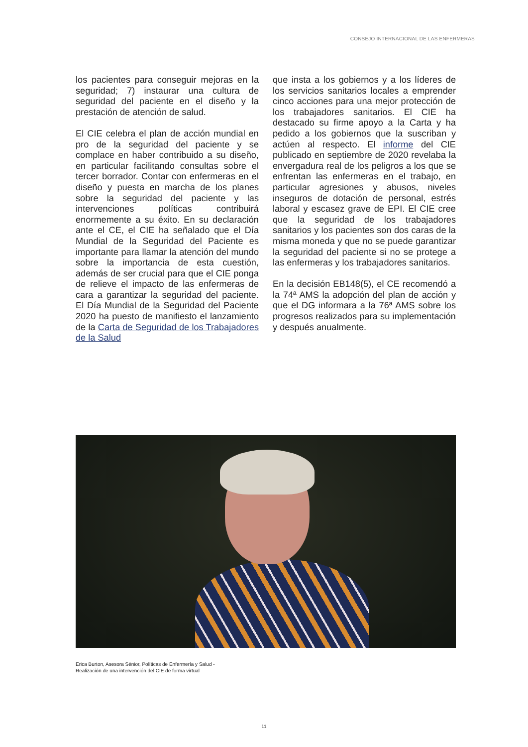CONSEJO INTERNACIONAL DE LAS ENFERMERAS
los pacientes para conseguir mejoras en la seguridad; 7) instaurar una cultura de seguridad del paciente en el diseño y la prestación de atención de salud.
El CIE celebra el plan de acción mundial en pro de la seguridad del paciente y se complace en haber contribuido a su diseño, en particular facilitando consultas sobre el tercer borrador. Contar con enfermeras en el diseño y puesta en marcha de los planes sobre la seguridad del paciente y las intervenciones políticas contribuirá enormemente a su éxito. En su declaración ante el CE, el CIE ha señalado que el Día Mundial de la Seguridad del Paciente es importante para llamar la atención del mundo sobre la importancia de esta cuestión, además de ser crucial para que el CIE ponga de relieve el impacto de las enfermeras de cara a garantizar la seguridad del paciente. El Día Mundial de la Seguridad del Paciente 2020 ha puesto de manifiesto el lanzamiento de la Carta de Seguridad de los Trabajadores de la Salud
que insta a los gobiernos y a los líderes de los servicios sanitarios locales a emprender cinco acciones para una mejor protección de los trabajadores sanitarios. El CIE ha destacado su firme apoyo a la Carta y ha pedido a los gobiernos que la suscriban y actúen al respecto. El informe del CIE publicado en septiembre de 2020 revelaba la envergadura real de los peligros a los que se enfrentan las enfermeras en el trabajo, en particular agresiones y abusos, niveles inseguros de dotación de personal, estrés laboral y escasez grave de EPI. El CIE cree que la seguridad de los trabajadores sanitarios y los pacientes son dos caras de la misma moneda y que no se puede garantizar la seguridad del paciente si no se protege a las enfermeras y los trabajadores sanitarios.
En la decisión EB148(5), el CE recomendó a la 74ª AMS la adopción del plan de acción y que el DG informara a la 76ª AMS sobre los progresos realizados para su implementación y después anualmente.
Erica Burton, Asesora Sénior, Políticas de Enfermería y Salud -
Realización de una intervención del CIE de forma virtual
11